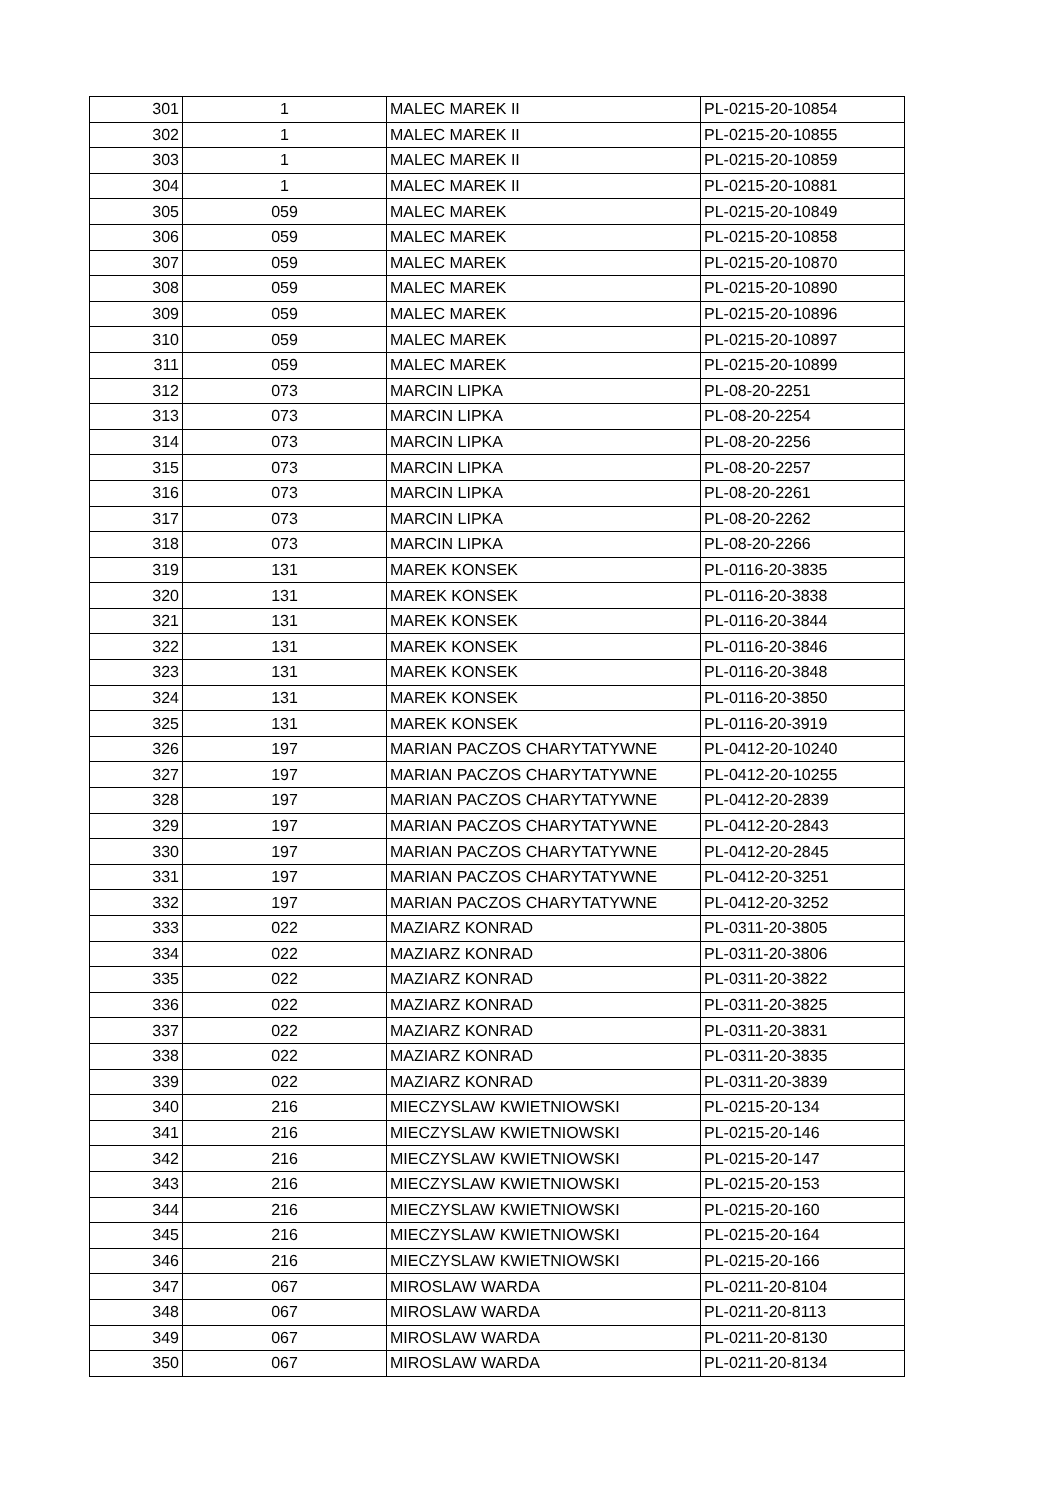| 301 | 1 | MALEC MAREK II | PL-0215-20-10854 |
| 302 | 1 | MALEC MAREK II | PL-0215-20-10855 |
| 303 | 1 | MALEC MAREK II | PL-0215-20-10859 |
| 304 | 1 | MALEC MAREK II | PL-0215-20-10881 |
| 305 | 059 | MALEC MAREK | PL-0215-20-10849 |
| 306 | 059 | MALEC MAREK | PL-0215-20-10858 |
| 307 | 059 | MALEC MAREK | PL-0215-20-10870 |
| 308 | 059 | MALEC MAREK | PL-0215-20-10890 |
| 309 | 059 | MALEC MAREK | PL-0215-20-10896 |
| 310 | 059 | MALEC MAREK | PL-0215-20-10897 |
| 311 | 059 | MALEC MAREK | PL-0215-20-10899 |
| 312 | 073 | MARCIN LIPKA | PL-08-20-2251 |
| 313 | 073 | MARCIN LIPKA | PL-08-20-2254 |
| 314 | 073 | MARCIN LIPKA | PL-08-20-2256 |
| 315 | 073 | MARCIN LIPKA | PL-08-20-2257 |
| 316 | 073 | MARCIN LIPKA | PL-08-20-2261 |
| 317 | 073 | MARCIN LIPKA | PL-08-20-2262 |
| 318 | 073 | MARCIN LIPKA | PL-08-20-2266 |
| 319 | 131 | MAREK KONSEK | PL-0116-20-3835 |
| 320 | 131 | MAREK KONSEK | PL-0116-20-3838 |
| 321 | 131 | MAREK KONSEK | PL-0116-20-3844 |
| 322 | 131 | MAREK KONSEK | PL-0116-20-3846 |
| 323 | 131 | MAREK KONSEK | PL-0116-20-3848 |
| 324 | 131 | MAREK KONSEK | PL-0116-20-3850 |
| 325 | 131 | MAREK KONSEK | PL-0116-20-3919 |
| 326 | 197 | MARIAN PACZOS CHARYTATYWNE | PL-0412-20-10240 |
| 327 | 197 | MARIAN PACZOS CHARYTATYWNE | PL-0412-20-10255 |
| 328 | 197 | MARIAN PACZOS CHARYTATYWNE | PL-0412-20-2839 |
| 329 | 197 | MARIAN PACZOS CHARYTATYWNE | PL-0412-20-2843 |
| 330 | 197 | MARIAN PACZOS CHARYTATYWNE | PL-0412-20-2845 |
| 331 | 197 | MARIAN PACZOS CHARYTATYWNE | PL-0412-20-3251 |
| 332 | 197 | MARIAN PACZOS CHARYTATYWNE | PL-0412-20-3252 |
| 333 | 022 | MAZIARZ KONRAD | PL-0311-20-3805 |
| 334 | 022 | MAZIARZ KONRAD | PL-0311-20-3806 |
| 335 | 022 | MAZIARZ KONRAD | PL-0311-20-3822 |
| 336 | 022 | MAZIARZ KONRAD | PL-0311-20-3825 |
| 337 | 022 | MAZIARZ KONRAD | PL-0311-20-3831 |
| 338 | 022 | MAZIARZ KONRAD | PL-0311-20-3835 |
| 339 | 022 | MAZIARZ KONRAD | PL-0311-20-3839 |
| 340 | 216 | MIECZYSLAW KWIETNIOWSKI | PL-0215-20-134 |
| 341 | 216 | MIECZYSLAW KWIETNIOWSKI | PL-0215-20-146 |
| 342 | 216 | MIECZYSLAW KWIETNIOWSKI | PL-0215-20-147 |
| 343 | 216 | MIECZYSLAW KWIETNIOWSKI | PL-0215-20-153 |
| 344 | 216 | MIECZYSLAW KWIETNIOWSKI | PL-0215-20-160 |
| 345 | 216 | MIECZYSLAW KWIETNIOWSKI | PL-0215-20-164 |
| 346 | 216 | MIECZYSLAW KWIETNIOWSKI | PL-0215-20-166 |
| 347 | 067 | MIROSLAW WARDA | PL-0211-20-8104 |
| 348 | 067 | MIROSLAW WARDA | PL-0211-20-8113 |
| 349 | 067 | MIROSLAW WARDA | PL-0211-20-8130 |
| 350 | 067 | MIROSLAW WARDA | PL-0211-20-8134 |